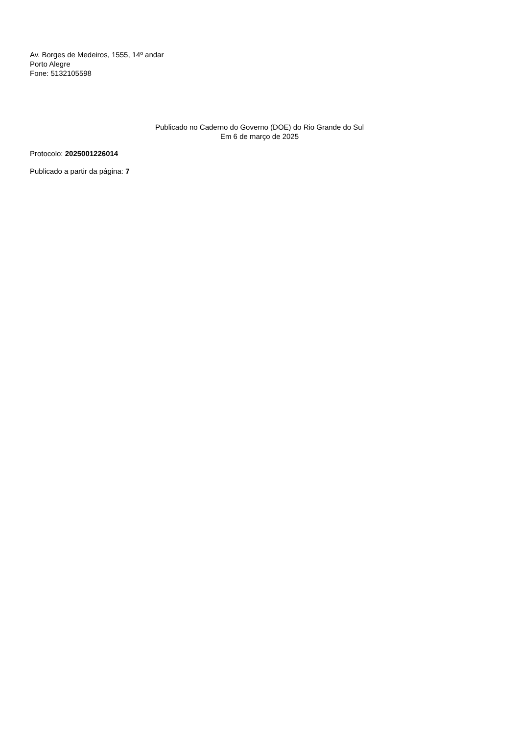Av. Borges de Medeiros, 1555, 14º andar
Porto Alegre
Fone: 5132105598
Publicado no Caderno do Governo (DOE) do Rio Grande do Sul
Em 6 de março de 2025
Protocolo: 2025001226014
Publicado a partir da página: 7